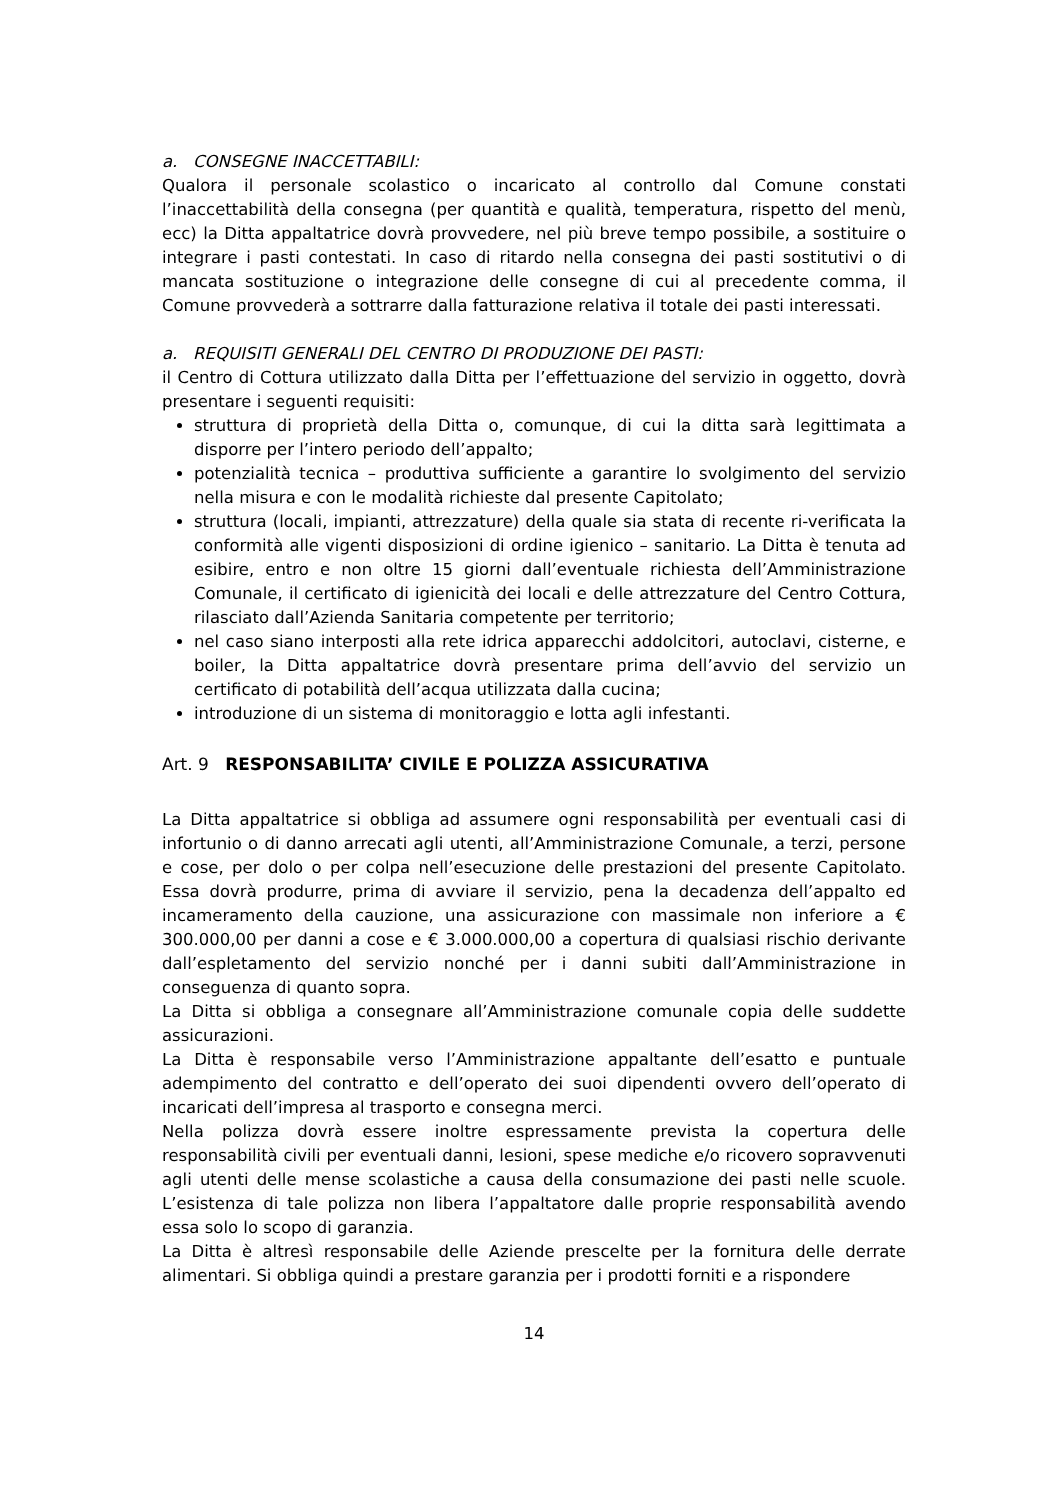a. CONSEGNE INACCETTABILI:
Qualora il personale scolastico o incaricato al controllo dal Comune constati l’inaccettabilità della consegna (per quantità e qualità, temperatura, rispetto del menù, ecc) la Ditta appaltatrice dovrà provvedere, nel più breve tempo possibile, a sostituire o integrare i pasti contestati. In caso di ritardo nella consegna dei pasti sostitutivi o di mancata sostituzione o integrazione delle consegne di cui al precedente comma, il Comune provvederà a sottrarre dalla fatturazione relativa il totale dei pasti interessati.
a. REQUISITI GENERALI DEL CENTRO DI PRODUZIONE DEI PASTI:
il Centro di Cottura utilizzato dalla Ditta per l’effettuazione del servizio in oggetto, dovrà presentare i seguenti requisiti:
struttura di proprietà della Ditta o, comunque, di cui la ditta sarà legittimata a disporre per l’intero periodo dell’appalto;
potenzialità tecnica – produttiva sufficiente a garantire lo svolgimento del servizio nella misura e con le modalità richieste dal presente Capitolato;
struttura (locali, impianti, attrezzature) della quale sia stata di recente ri-verificata la conformità alle vigenti disposizioni di ordine igienico – sanitario. La Ditta è tenuta ad esibire, entro e non oltre 15 giorni dall’eventuale richiesta dell’Amministrazione Comunale, il certificato di igienicità dei locali e delle attrezzature del Centro Cottura, rilasciato dall’Azienda Sanitaria competente per territorio;
nel caso siano interposti alla rete idrica apparecchi addolcitori, autoclavi, cisterne, e boiler, la Ditta appaltatrice dovrà presentare prima dell’avvio del servizio un certificato di potabilità dell’acqua utilizzata dalla cucina;
introduzione di un sistema di monitoraggio e lotta agli infestanti.
Art. 9 RESPONSABILITA’ CIVILE E POLIZZA ASSICURATIVA
La Ditta appaltatrice si obbliga ad assumere ogni responsabilità per eventuali casi di infortunio o di danno arrecati agli utenti, all’Amministrazione Comunale, a terzi, persone e cose, per dolo o per colpa nell’esecuzione delle prestazioni del presente Capitolato. Essa dovrà produrre, prima di avviare il servizio, pena la decadenza dell’appalto ed incameramento della cauzione, una assicurazione con massimale non inferiore a € 300.000,00 per danni a cose e € 3.000.000,00 a copertura di qualsiasi rischio derivante dall’espletamento del servizio nonché per i danni subiti dall’Amministrazione in conseguenza di quanto sopra.
La Ditta si obbliga a consegnare all’Amministrazione comunale copia delle suddette assicurazioni.
La Ditta è responsabile verso l’Amministrazione appaltante dell’esatto e puntuale adempimento del contratto e dell’operato dei suoi dipendenti ovvero dell’operato di incaricati dell’impresa al trasporto e consegna merci.
Nella polizza dovrà essere inoltre espressamente prevista la copertura delle responsabilità civili per eventuali danni, lesioni, spese mediche e/o ricovero sopravvenuti agli utenti delle mense scolastiche a causa della consumazione dei pasti nelle scuole. L’esistenza di tale polizza non libera l’appaltatore dalle proprie responsabilità avendo essa solo lo scopo di garanzia.
La Ditta è altresì responsabile delle Aziende prescelte per la fornitura delle derrate alimentari. Si obbliga quindi a prestare garanzia per i prodotti forniti e a rispondere
14